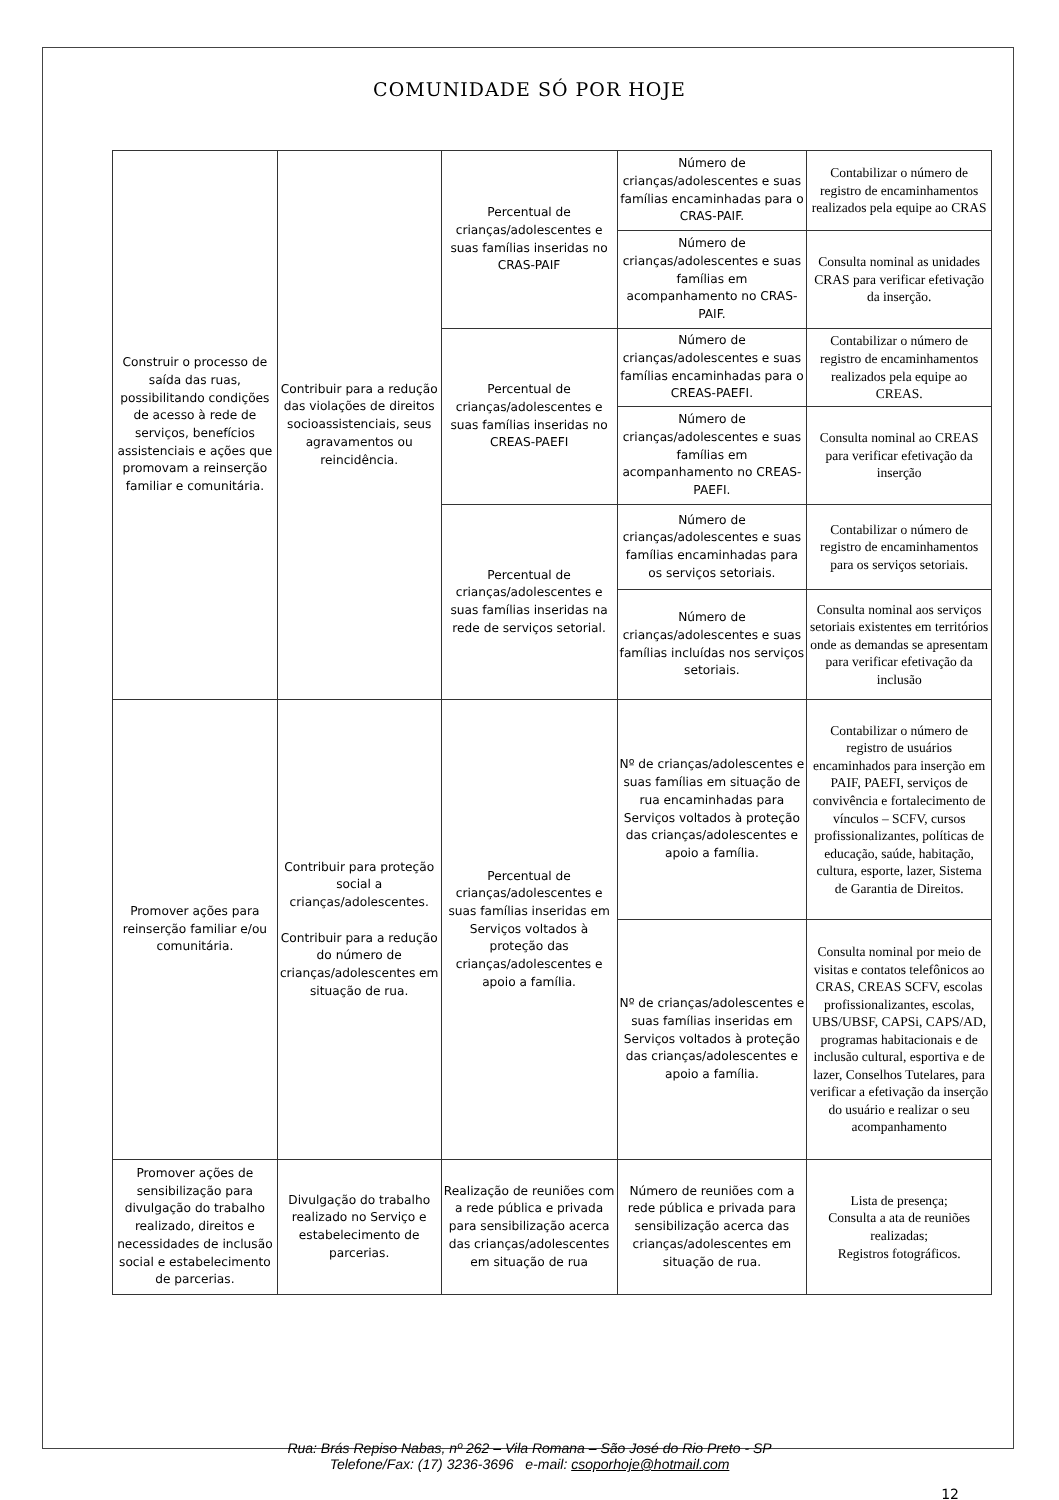COMUNIDADE SÓ POR HOJE
| Construir o processo de saída das ruas, possibilitando condições de acesso à rede de serviços, benefícios assistenciais e ações que promovam a reinserção familiar e comunitária. | Contribuir para a redução das violações de direitos socioassistenciais, seus agravamentos ou reincidência. | Percentual de crianças/adolescentes e suas famílias inseridas no CRAS-PAIF | Número de crianças/adolescentes e suas famílias encaminhadas para o CRAS-PAIF. | Contabilizar o número de registro de encaminhamentos realizados pela equipe ao CRAS |
| | | | Número de crianças/adolescentes e suas famílias em acompanhamento no CRAS-PAIF. | Consulta nominal as unidades CRAS para verificar efetivação da inserção. |
| | | Percentual de crianças/adolescentes e suas famílias inseridas no CREAS-PAEFI | Número de crianças/adolescentes e suas famílias encaminhadas para o CREAS-PAEFI. | Contabilizar o número de registro de encaminhamentos realizados pela equipe ao CREAS. |
| | | | Número de crianças/adolescentes e suas famílias em acompanhamento no CREAS-PAEFI. | Consulta nominal ao CREAS para verificar efetivação da inserção |
| | | Percentual de crianças/adolescentes e suas famílias inseridas na rede de serviços setorial. | Número de crianças/adolescentes e suas famílias encaminhadas para os serviços setoriais. | Contabilizar o número de registro de encaminhamentos para os serviços setoriais. |
| | | | Número de crianças/adolescentes e suas famílias incluídas nos serviços setoriais. | Consulta nominal aos serviços setoriais existentes em territórios onde as demandas se apresentam para verificar efetivação da inclusão |
| Promover ações para reinserção familiar e/ou comunitária. | Contribuir para proteção social a crianças/adolescentes. Contribuir para a redução do número de crianças/adolescentes em situação de rua. | Percentual de crianças/adolescentes e suas famílias inseridas em Serviços voltados à proteção das crianças/adolescentes e apoio a família. | Nº de crianças/adolescentes e suas famílias em situação de rua encaminhadas para Serviços voltados à proteção das crianças/adolescentes e apoio a família. | Contabilizar o número de registro de usuários encaminhados para inserção em PAIF, PAEFI, serviços de convivência e fortalecimento de vínculos – SCFV, cursos profissionalizantes, políticas de educação, saúde, habitação, cultura, esporte, lazer, Sistema de Garantia de Direitos. |
| | | | Nº de crianças/adolescentes e suas famílias inseridas em Serviços voltados à proteção das crianças/adolescentes e apoio a família. | Consulta nominal por meio de visitas e contatos telefônicos ao CRAS, CREAS SCFV, escolas profissionalizantes, escolas, UBS/UBSF, CAPSi, CAPS/AD, programas habitacionais e de inclusão cultural, esportiva e de lazer, Conselhos Tutelares, para verificar a efetivação da inserção do usuário e realizar o seu acompanhamento |
| Promover ações de sensibilização para divulgação do trabalho realizado, direitos e necessidades de inclusão social e estabelecimento de parcerias. | Divulgação do trabalho realizado no Serviço e estabelecimento de parcerias. | Realização de reuniões com a rede pública e privada para sensibilização acerca das crianças/adolescentes em situação de rua | Número de reuniões com a rede pública e privada para sensibilização acerca das crianças/adolescentes em situação de rua. | Lista de presença; Consulta a ata de reuniões realizadas; Registros fotográficos. |
Rua: Brás Repiso Nabas, nº 262 – Vila Romana – São José do Rio Preto - SP
Telefone/Fax: (17) 3236-3696 e-mail: csoporhoje@hotmail.com
12